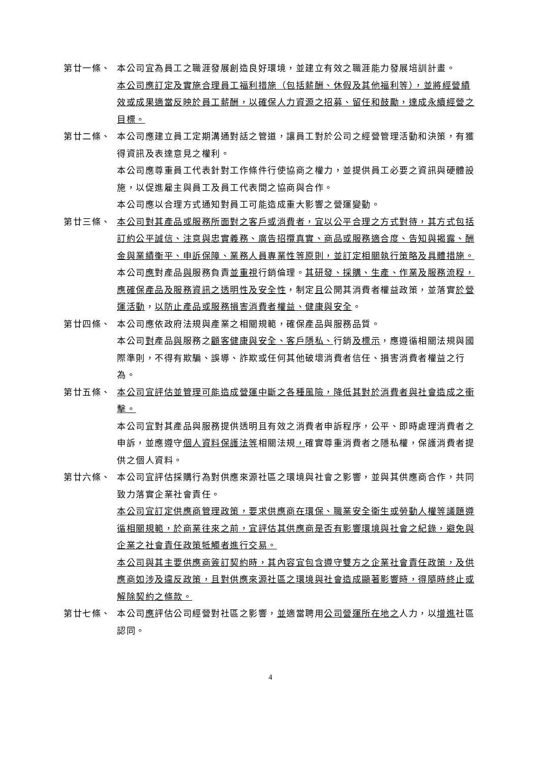第廿一條、 本公司宜為員工之職涯發展創造良好環境，並建立有效之職涯能力發展培訓計畫。
本公司應訂定及實施合理員工福利措施（包括薪酬、休假及其他福利等），並將經營績效或成果適當反映於員工薪酬，以確保人力資源之招募、留任和鼓勵，達成永續經營之目標。
第廿二條、 本公司應建立員工定期溝通對話之管道，讓員工對於公司之經營管理活動和決策，有獲得資訊及表達意見之權利。
本公司應尊重員工代表針對工作條件行使協商之權力，並提供員工必要之資訊與硬體設施，以促進雇主與員工及員工代表間之協商與合作。
本公司應以合理方式通知對員工可能造成重大影響之營運變動。
第廿三條、 本公司對其產品或服務所面對之客戶或消費者，宜以公平合理之方式對待，其方式包括訂約公平誠信、注意與忠實義務、廣告招攬真實、商品或服務適合度、告知與揭露、酬金與業績衡平、申訴保障、業務人員專業性等原則，並訂定相關執行策略及具體措施。
本公司應對產品與服務負責並重視行銷倫理。其研發、採購、生產、作業及服務流程，應確保產品及服務資訊之透明性及安全性，制定且公開其消費者權益政策，並落實於營運活動，以防止產品或服務損害消費者權益、健康與安全。
第廿四條、 本公司應依政府法規與產業之相關規範，確保產品與服務品質。
本公司對產品與服務之顧客健康與安全、客戶隱私、行銷及標示，應遵循相關法規與國際準則，不得有欺騙、誤導、詐欺或任何其他破壞消費者信任、損害消費者權益之行為。
第廿五條、 本公司宜評估並管理可能造成營運中斷之各種風險，降低其對於消費者與社會造成之衝擊。
本公司宜對其產品與服務提供透明且有效之消費者申訴程序，公平、即時處理消費者之申訴，並應遵守個人資料保護法等相關法規，確實尊重消費者之隱私權，保護消費者提供之個人資料。
第廿六條、 本公司宜評估採購行為對供應來源社區之環境與社會之影響，並與其供應商合作，共同致力落實企業社會責任。
本公司宜訂定供應商管理政策，要求供應商在環保、職業安全衛生或勞動人權等議題遵循相關規範，於商業往來之前，宜評估其供應商是否有影響環境與社會之紀錄，避免與企業之社會責任政策牴觸者進行交易。
本公司與其主要供應商簽訂契約時，其內容宜包含遵守雙方之企業社會責任政策，及供應商如涉及違反政策，且對供應來源社區之環境與社會造成顯著影響時，得隨時終止或解除契約之條款。
第廿七條、 本公司應評估公司經營對社區之影響，並適當聘用公司營運所在地之人力，以增進社區認同。
4